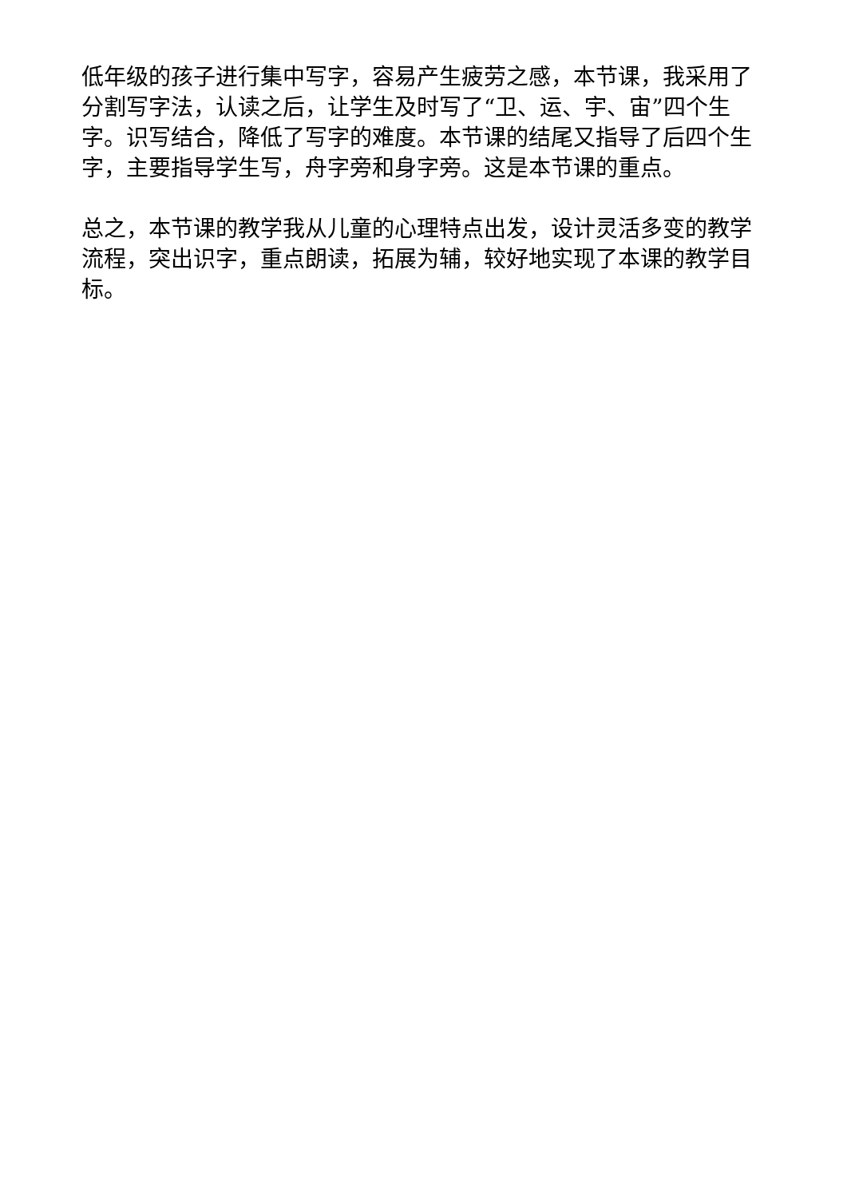低年级的孩子进行集中写字，容易产生疲劳之感，本节课，我采用了分割写字法，认读之后，让学生及时写了“卫、运、宇、宙”四个生字。识写结合，降低了写字的难度。本节课的结尾又指导了后四个生字，主要指导学生写，舟字旁和身字旁。这是本节课的重点。
总之，本节课的教学我从儿童的心理特点出发，设计灵活多变的教学流程，突出识字，重点朗读，拓展为辅，较好地实现了本课的教学目标。